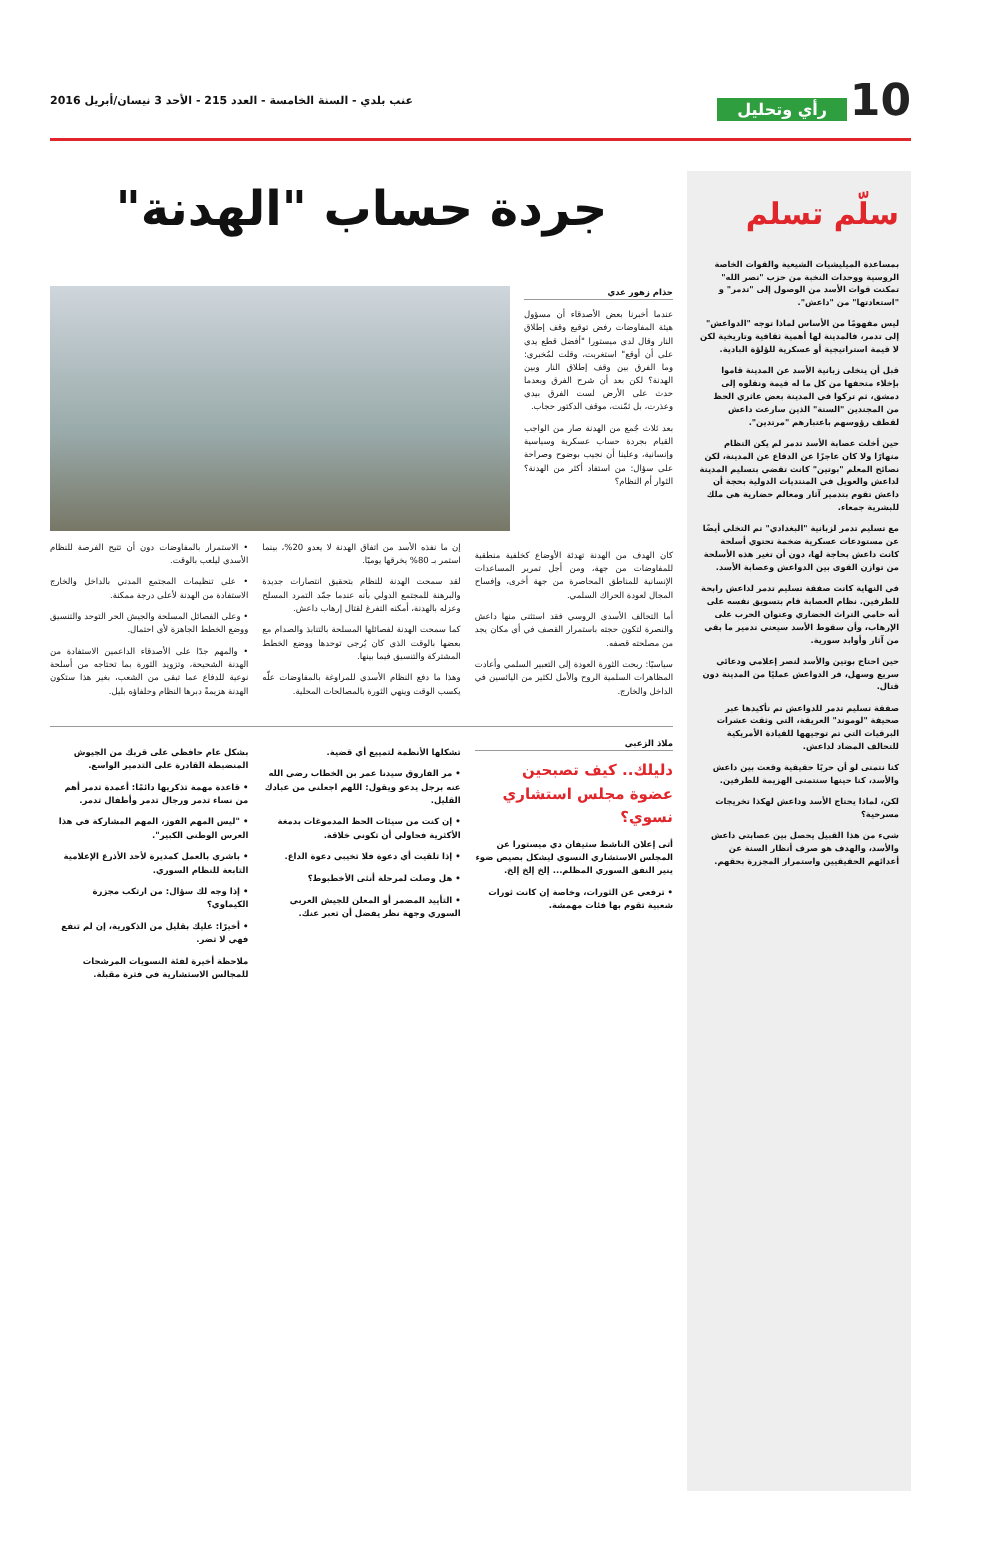10 رأي وتحليل
عنب بلدي - السنة الخامسة - العدد 215 - الأحد 3 نيسان/أبريل 2016
سلّم تسلم
بمساعدة الميليشيات الشيعية والقوات الخاصة الروسية ووحدات النخبة من حزب "نصر الله" تمكنت قوات الأسد من الوصول إلى "تدمر" و "استعادتها" من "داعش".
ليس مفهومًا من الأساس لماذا توجه "الدواعش" إلى تدمر، فالمدينة لها أهمية ثقافية وتاريخية لكن لا قيمة استراتيجية أو عسكرية للؤلؤة البادية.
قبل أن يتخلى زبانية الأسد عن المدينة قاموا بإخلاء متحفها من كل ما له قيمة ونقلوه إلى دمشق، ثم تركوا في المدينة بعض عاثري الحظ من المجندين "السنة" الذين سارعت داعش لقطف رؤوسهم باعتبارهم "مرتدين".
حين أخلت عصابة الأسد تدمر لم يكن النظام منهارًا ولا كان عاجزًا عن الدفاع عن المدينة، لكن نصائح المعلم "بوتين" كانت تقضي بتسليم المدينة لداعش والعويل في المنتديات الدولية بحجة أن داعش تقوم بتدمير آثار ومعالم حضارية هي ملك للبشرية جمعاء.
مع تسليم تدمر لزبانية "البغدادي" تم التخلي أيضًا عن مستودعات عسكرية ضخمة تحتوي أسلحة كانت داعش بحاجة لها، دون أن تغير هذه الأسلحة من توازن القوى بين الدواعش وعصابة الأسد.
في النهاية كانت صفقة تسليم تدمر لداعش رابحة للطرفين. نظام العصابة قام بتسويق نفسه على أنه حامي التراث الحضاري وعنوان الحرب على الإرهاب، وأن سقوط الأسد سيعني تدمير ما بقي من آثار وأوابد سورية.
حين احتاج بوتين والأسد لنصر إعلامي ودعائي سريع وسهل، فر الدواعش عمليًا من المدينة دون قتال.
صفقة تسليم تدمر للدواعش تم تأكيدها عبر صحيفة "لوموند" العريقة، التي وثقت عشرات البرقيات التي تم توجيهها للقيادة الأمريكية للتحالف المضاد لداعش.
كنا نتمنى لو أن حربًا حقيقية وقعت بين داعش والأسد، كنا حينها سنتمنى الهزيمة للطرفين.
لكن، لماذا يحتاج الأسد وداعش لهكذا تخريجات مسرحية؟
شيء من هذا القبيل يحصل بين عصابتي داعش والأسد، والهدف هو صرف أنظار السنة عن أعدائهم الحقيقيين واستمرار المجزرة بحقهم.
جردة حساب "الهدنة"
حذام زهور عدي
عندما أخبرنا بعض الأصدقاء أن مسؤول هيئة المفاوضات رفض توقيع وقف إطلاق النار وقال لدي ميستورا "أفضل قطع يدي على أن أوقع" استغربت، وقلت لمُخبري: وما الفرق بين وقف إطلاق النار وبين الهدنة؟ لكن بعد أن شرح الفرق وبعدما حدث على الأرض لست الفرق بيدي وعذرت، بل ثمّنت، موقف الدكتور حجاب.
بعد ثلاث جُمع من الهدنة صار من الواجب القيام بجردة حساب عسكرية وسياسية وإنسانية، وعلينا أن نجيب بوضوح وصراحة على سؤال: من استفاد أكثر من الهدنة؟ الثوار أم النظام؟
كان الهدف من الهدنة تهدئة الأوضاع كخلفية منطقية للمفاوضات من جهة، ومن أجل تمرير المساعدات الإنسانية للمناطق المحاصرة من جهة أخرى، وإفساح المجال لعودة الحراك السلمي.
أما التحالف الأسدي الروسي فقد استثنى منها داعش والنصرة لتكون حجته باستمرار القصف في أي مكان يجد من مصلحته قصفه.
سياسيًا: ربحت الثورة العودة إلى التعبير السلمي وأعادت المظاهرات السلمية الروح والأمل لكثير من اليائسين في الداخل والخارج.
إن ما نفذه الأسد من اتفاق الهدنة لا يعدو 20%، بينما استمر بـ 80% يخرقها يوميًا.
لقد سمحت الهدنة للنظام بتحقيق انتصارات جديدة والبرهنة للمجتمع الدولي بأنه عندما جمّد التمرد المسلح وعزله بالهدنة، أمكنه التفرغ لقتال إرهاب داعش.
كما سمحت الهدنة لفصائلها المسلحة بالتنابذ والصدام مع بعضها بالوقت الذي كان يُرجى توحدها ووضع الخطط المشتركة والتنسيق فيما بينها.
وهذا ما دفع النظام الأسدي للمراوغة بالمفاوضات علّه يكسب الوقت وينهي الثورة بالمصالحات المحلية.
• الاستمرار بالمفاوضات دون أن تتيح الفرصة للنظام الأسدي ليلعب بالوقت.
• على تنظيمات المجتمع المدني بالداخل والخارج الاستفادة من الهدنة لأعلى درجة ممكنة.
• وعلى الفصائل المسلحة والجيش الحر التوحد والتنسيق ووضع الخطط الجاهزة لأي احتمال.
• والمهم جدًا على الأصدقاء الداعمين الاستفادة من الهدنة الشحيحة، وتزويد الثورة بما تحتاجه من أسلحة نوعية للدفاع عما تبقى من الشعب، بغير هذا ستكون الهدنة هزيمةً دبرها النظام وحلفاؤه بليل.
ملاذ الزعبي
دليلك.. كيف تصبحين عضوة مجلس استشاري نسوي؟
أتى إعلان الناشط ستيفان دي ميستورا عن المجلس الاستشاري النسوي ليشكل بصيص ضوء ينير النفق السوري المظلم... إلخ إلخ إلخ.
• ترفعي عن الثورات، وخاصة إن كانت ثورات شعبية تقوم بها فئات مهمشة.
تشكلها الأنظمة لتمييع أي قضية.
• مر الفاروق سيدنا عمر بن الخطاب رضي الله عنه برجل يدعو ويقول: اللهم اجعلني من عبادك القليل.
• إن كنت من سيئات الحظ المدموغات بدمغة الأكثرية فحاولي أن تكوني خلاقة.
• إذا تلقيت أي دعوة فلا تخيبي دعوة الداع.
• هل وصلت لمرحلة أنثى الأخطبوط؟
• التأييد المضمر أو المعلن للجيش العربي السوري وجهة نظر يفضل أن تعبر عنك.
بشكل عام حافظي على قربك من الجيوش المنضبطة القادرة على التدمير الواسع.
• قاعدة مهمة تذكريها دائمًا: أعمدة تدمر أهم من نساء تدمر ورجال تدمر وأطفال تدمر.
• "ليس المهم الفوز، المهم المشاركة في هذا العرس الوطني الكبير".
• باشري بالعمل كمديرة لأحد الأذرع الإعلامية التابعة للنظام السوري.
• إذا وجه لك سؤال: من ارتكب مجزرة الكيماوي؟
• أخيرًا: عليك بقليل من الذكورية، إن لم تنفع فهي لا تضر.
ملاحظة أخيرة لفئة النسويات المرشحات للمجالس الاستشارية في فترة مقبلة.